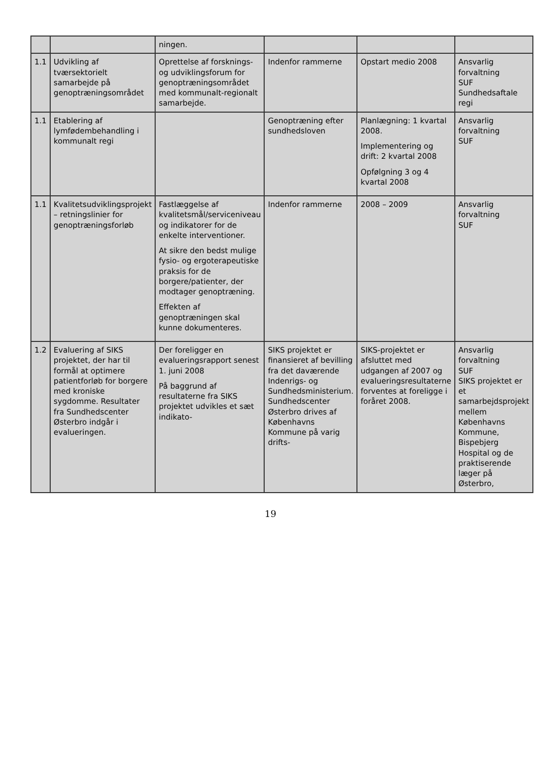| | | ningen. | | | |
| 1.1 | Udvikling af tværsektorielt samarbejde på genoptræningsområdet | Oprettelse af forsknings- og udviklingsforum for genoptræningsområdet med kommunalt-regionalt samarbejde. | Indenfor rammerne | Opstart medio 2008 | Ansvarlig forvaltning SUF Sundhedsaftale regi |
| 1.1 | Etablering af lymfødembehandling i kommunalt regi | | Genoptræning efter sundhedsloven | Planlægning: 1 kvartal 2008. Implementering og drift: 2 kvartal 2008 Opfølgning 3 og 4 kvartal 2008 | Ansvarlig forvaltning SUF |
| 1.1 | Kvalitetsudviklingsprojekt – retningslinier for genoptræningsforløb | Fastlæggelse af kvalitetsmål/serviceniveau og indikatorer for de enkelte interventioner. At sikre den bedst mulige fysio- og ergoterapeutiske praksis for de borgere/patienter, der modtager genoptræning. Effekten af genoptræningen skal kunne dokumenteres. | Indenfor rammerne | 2008 – 2009 | Ansvarlig forvaltning SUF |
| 1.2 | Evaluering af SIKS projektet, der har til formål at optimere patientforløb for borgere med kroniske sygdomme. Resultater fra Sundhedscenter Østerbro indgår i evalueringen. | Der foreligger en evalueringsrapport senest 1. juni 2008 På baggrund af resultaterne fra SIKS projektet udvikles et sæt indikato- | SIKS projektet er finansieret af bevilling fra det daværende Indenrigs- og Sundhedsministerium. Sundhedscenter Østerbro drives af Københavns Kommune på varig drifts- | SIKS-projektet er afsluttet med udgangen af 2007 og evalueringsresultaterne forventes at foreligge i foråret 2008. | Ansvarlig forvaltning SUF SIKS projektet er et samarbejdsprojekt mellem Københavns Kommune, Bispebjerg Hospital og de praktiserende læger på Østerbro, |
19